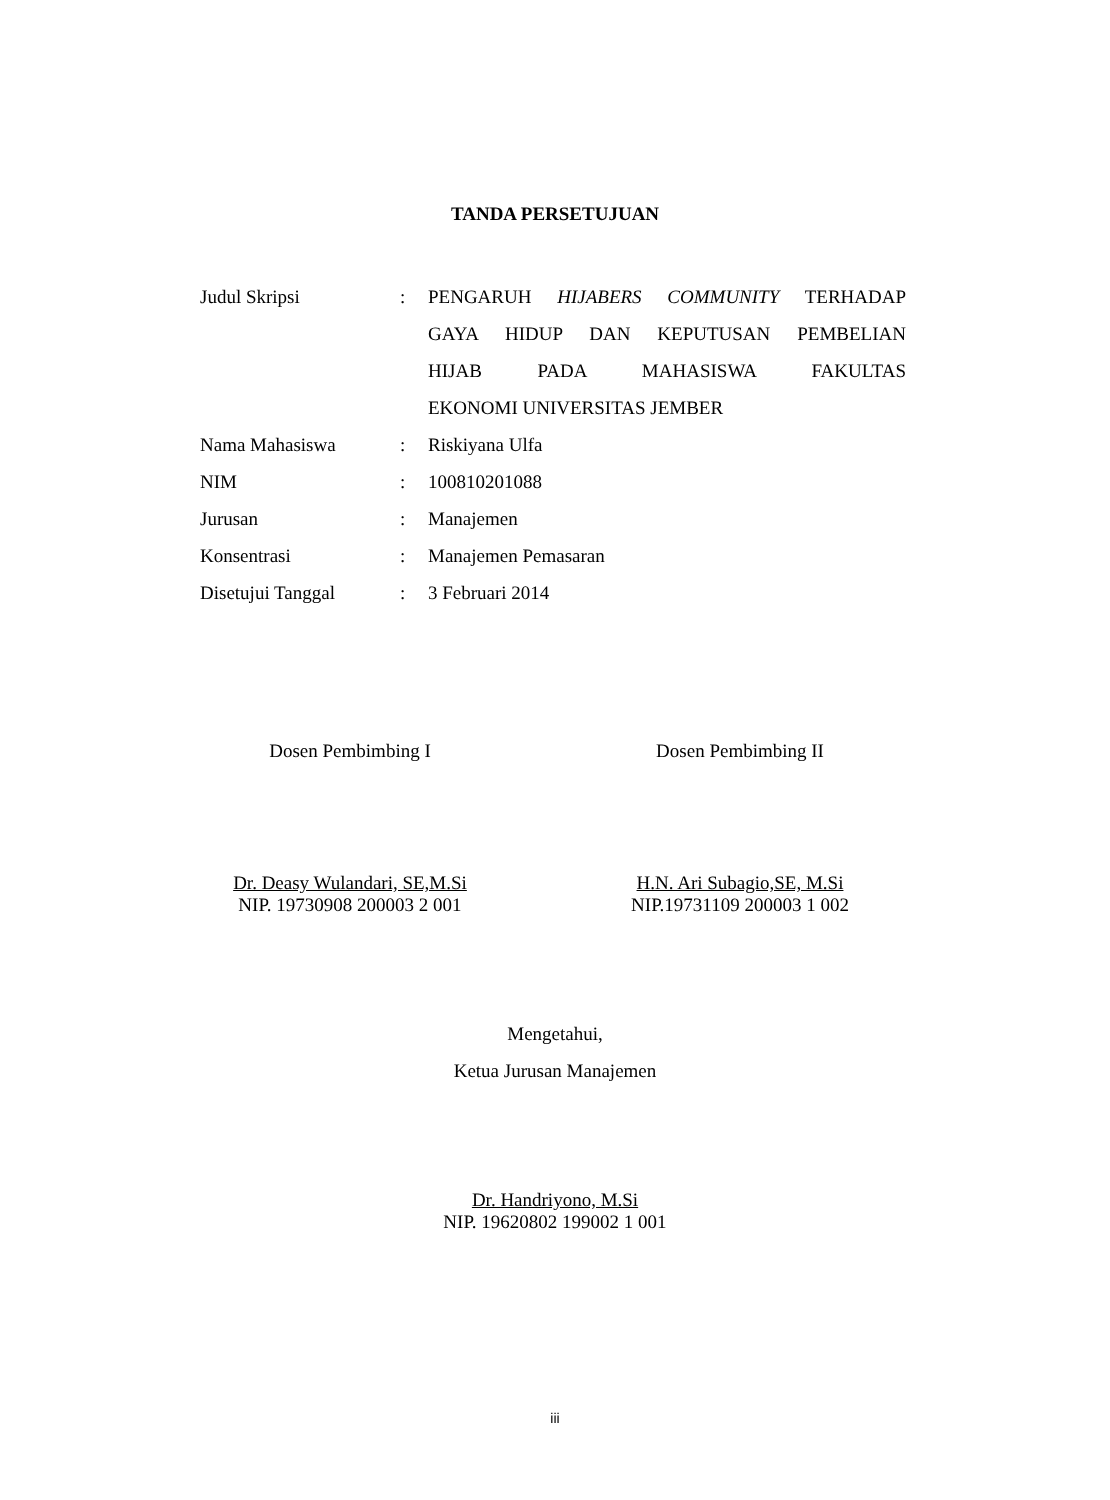TANDA PERSETUJUAN
| Judul Skripsi | : | PENGARUH HIJABERS COMMUNITY TERHADAP GAYA HIDUP DAN KEPUTUSAN PEMBELIAN HIJAB PADA MAHASISWA FAKULTAS EKONOMI UNIVERSITAS JEMBER |
| Nama Mahasiswa | : | Riskiyana Ulfa |
| NIM | : | 100810201088 |
| Jurusan | : | Manajemen |
| Konsentrasi | : | Manajemen Pemasaran |
| Disetujui Tanggal | : | 3 Februari 2014 |
Dosen Pembimbing I
Dr. Deasy Wulandari, SE,M.Si
NIP. 19730908 200003 2 001
Dosen Pembimbing II
H.N. Ari Subagio,SE, M.Si
NIP.19731109 200003 1 002
Mengetahui,
Ketua Jurusan Manajemen
Dr. Handriyono, M.Si
NIP. 19620802 199002 1 001
iii